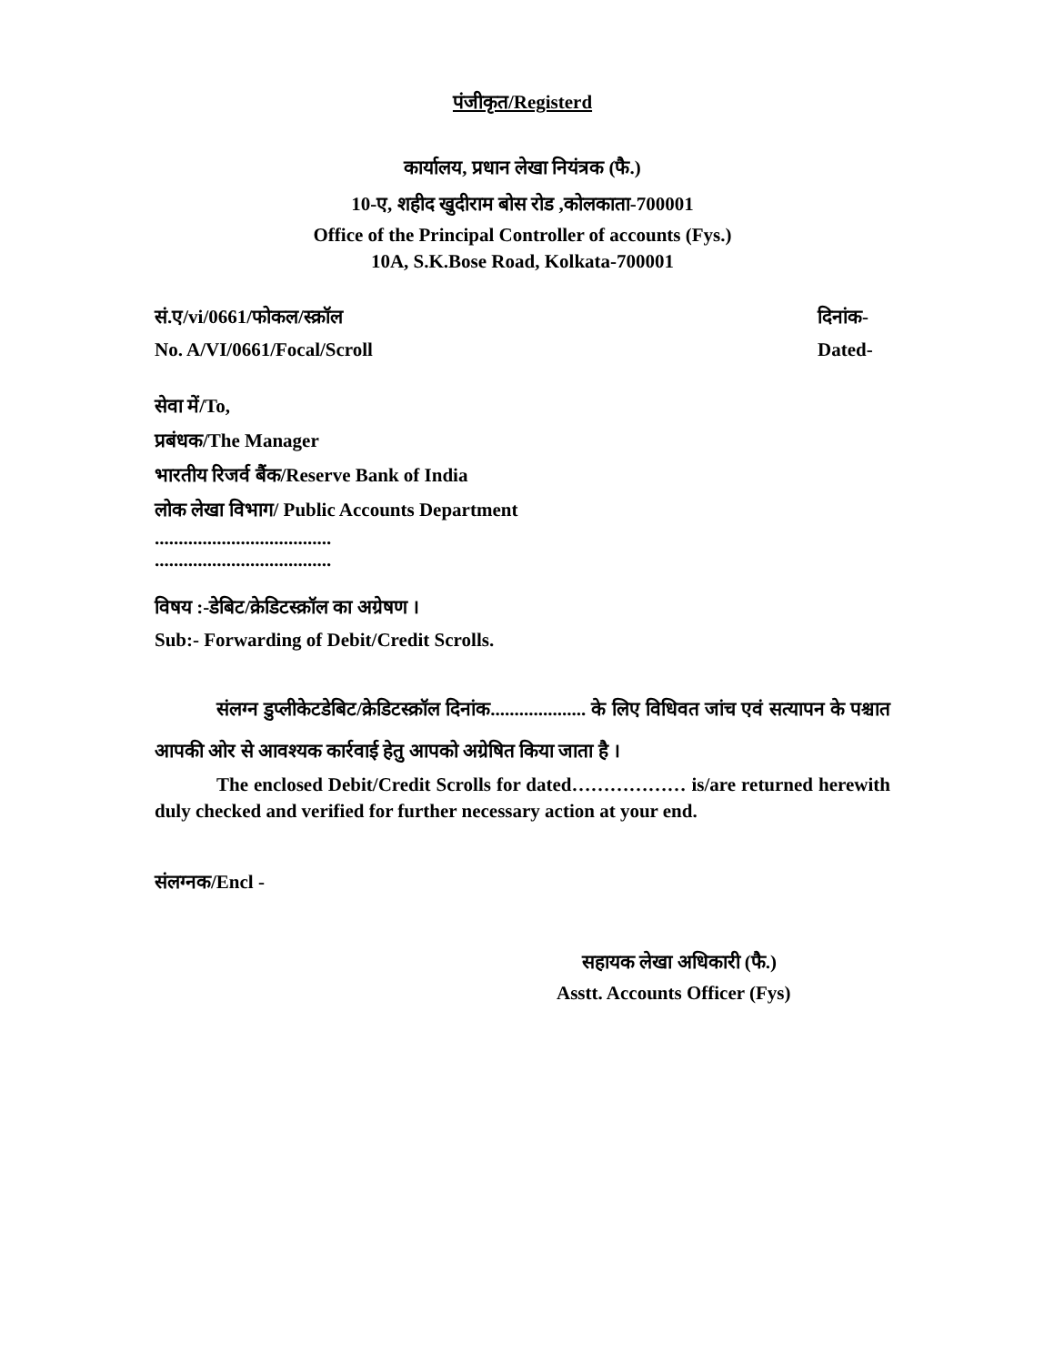पंजीकृत/Registerd
कार्यालय, प्रधान लेखा नियंत्रक (फै.)
10-ए, शहीद खुदीराम बोस रोड ,कोलकाता-700001
Office of the Principal Controller of accounts (Fys.)
10A, S.K.Bose Road, Kolkata-700001
सं.ए/vi/0661/फोकल/स्क्रॉल दिनांक-
No. A/VI/0661/Focal/Scroll Dated-
सेवा में/To,
प्रबंधक/The Manager
भारतीय रिजर्व बैंक/Reserve Bank of India
लोक लेखा विभाग/ Public Accounts Department
.....................................
.....................................
विषय :-डेबिट/क्रेडिटस्क्रॉल का अग्रेषण ।
Sub:- Forwarding of Debit/Credit Scrolls.
संलग्न डुप्लीकेटडेबिट/क्रेडिटस्क्रॉल दिनांक.................... के लिए विधिवत जांच एवं सत्यापन के पश्चात आपकी ओर से आवश्यक कार्रवाई हेतु आपको अग्रेषित किया जाता है ।
The enclosed Debit/Credit Scrolls for dated……………… is/are returned herewith duly checked and verified for further necessary action at your end.
संलग्नक/Encl -
सहायक लेखा अधिकारी (फै.)
Asstt. Accounts Officer (Fys)